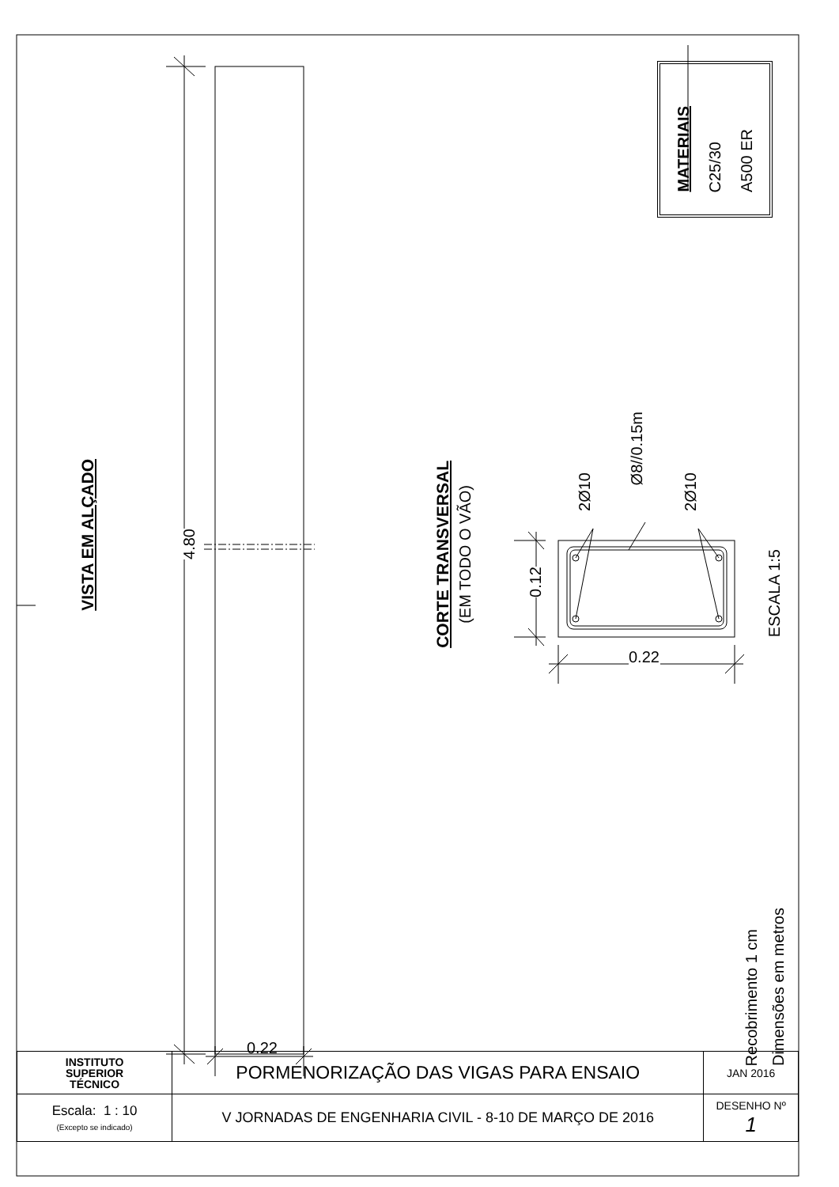VISTA EM ALÇADO
4.80
0.22
CORTE TRANSVERSAL
(EM TODO O VÃO)
0.12
MATERIAIS
C25/30
A500 ER
2Ø10
Ø8//0.15m
2Ø10
ESCALA 1:5
0.22
Recobrimento 1 cm
Dimensões em metros
| INSTITUTO SUPERIOR TÉCNICO | PORMENORIZAÇÃO DAS VIGAS PARA ENSAIO | JAN 2016 |
| Escala: 1 : 10 (Excepto se indicado) | V JORNADAS DE ENGENHARIA CIVIL - 8-10 DE MARÇO DE 2016 | DESENHO Nº 1 |